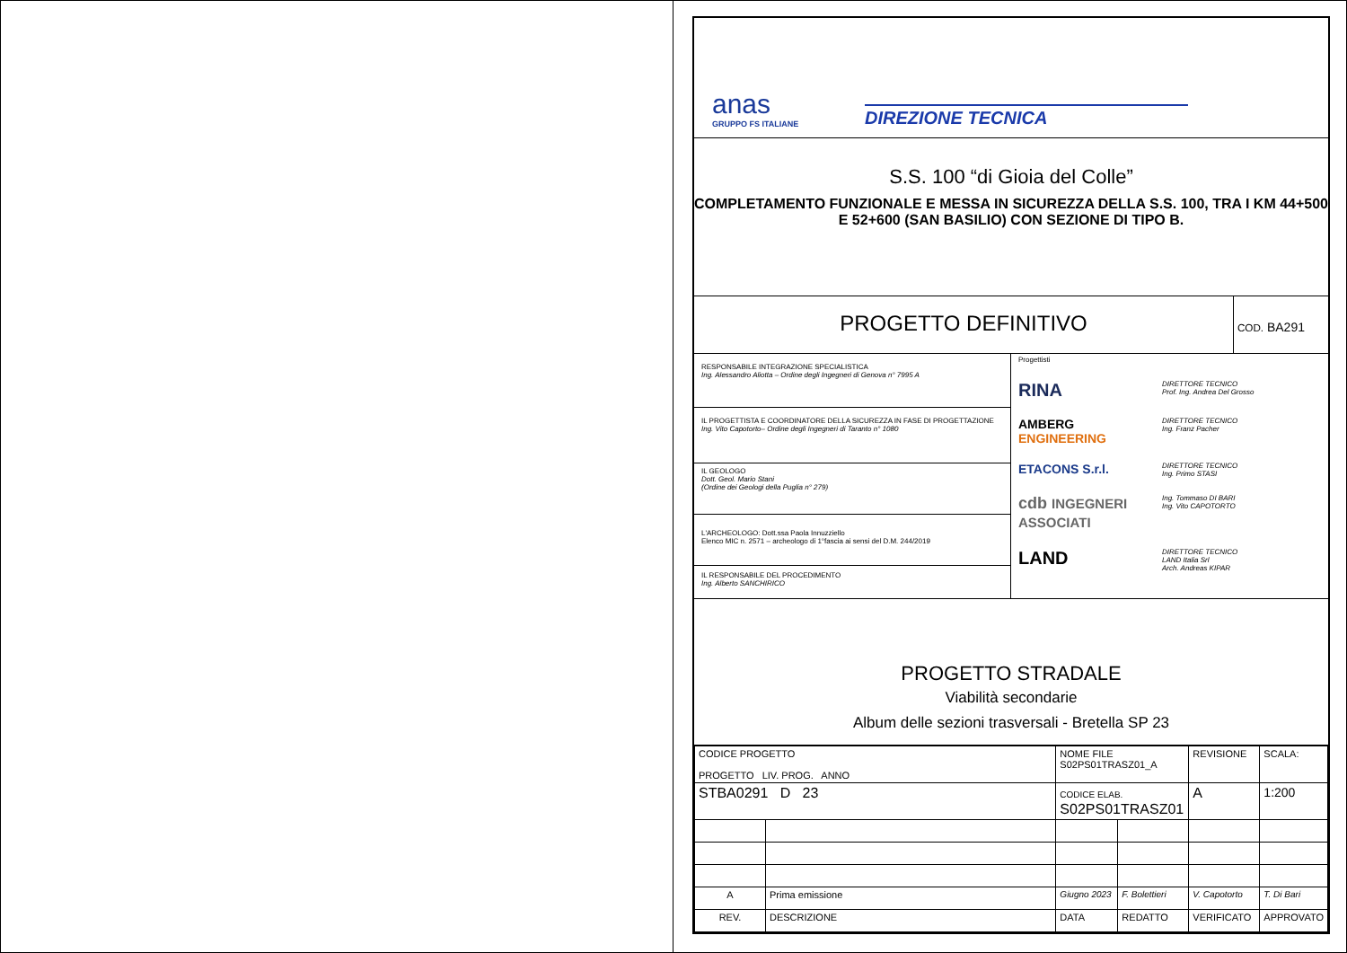anas
GRUPPO FS ITALIANE
DIREZIONE TECNICA
S.S. 100 “di Gioia del Colle”
COMPLETAMENTO FUNZIONALE E MESSA IN SICUREZZA DELLA S.S. 100, TRA I KM 44+500 E 52+600 (SAN BASILIO) CON SEZIONE DI TIPO B.
PROGETTO DEFINITIVO
COD. BA291
RESPONSABILE INTEGRAZIONE SPECIALISTICA
Ing. Alessandro Aliotta – Ordine degli Ingegneri di Genova n° 7995 A
IL PROGETTISTA E COORDINATORE DELLA SICUREZZA IN FASE DI PROGETTAZIONE
Ing. Vito Capotorto– Ordine degli Ingegneri di Taranto n° 1080
IL GEOLOGO
Dott. Geol. Mario Stani
(Ordine dei Geologi della Puglia n° 279)
L'ARCHEOLOGO: Dott.ssa Paola Innuzziello
Elenco MIC n. 2571 – archeologo di 1°fascia ai sensi del D.M. 244/2019
IL RESPONSABILE DEL PROCEDIMENTO
Ing. Alberto SANCHIRICO
Progettisti
RINA DIRETTORE TECNICO
Prof. Ing. Andrea Del Grosso AMBERG ENGINEERING DIRETTORE TECNICO
Ing. Franz Pacher ETACONS S.r.l. DIRETTORE TECNICO
Ing. Primo STASI cdb INGEGNERI ASSOCIATI Ing. Tommaso DI BARI
Ing. Vito CAPOTORTO LAND DIRETTORE TECNICO
LAND Italia Srl
Arch. Andreas KIPAR
PROGETTO STRADALE
Viabilità secondarie
Album delle sezioni trasversali - Bretella SP 23
| CODICE PROGETTO PROGETTO LIV. PROG. ANNO | | NOME FILE S02PS01TRASZ01_A | | REVISIONE | SCALA: |
| STBA0291 D 23 | | CODICE ELAB. S02PS01TRASZ01 | | A | 1:200 |
| A | Prima emissione | Giugno 2023 | F. Bolettieri | V. Capotorto | T. Di Bari |
| REV. | DESCRIZIONE | DATA | REDATTO | VERIFICATO | APPROVATO |